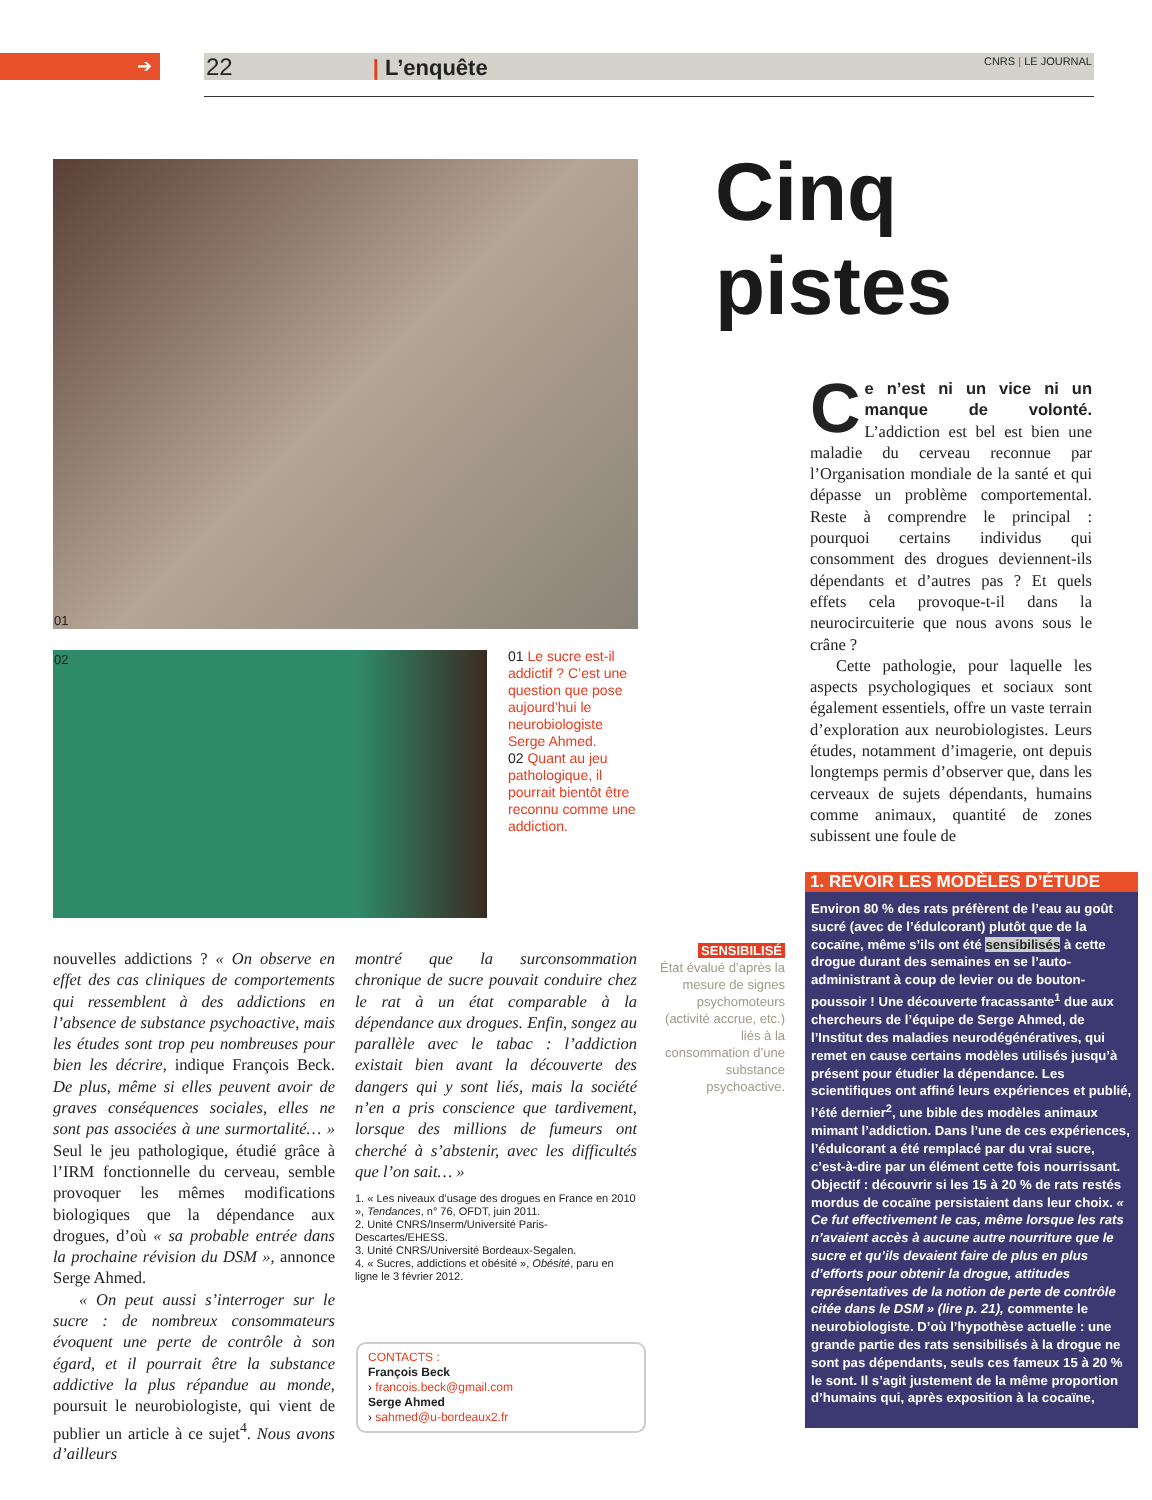➔ 22 | L’enquête CNRS | LE JOURNAL
01
02
01 Le sucre est-il addictif ? C’est une question que pose aujourd’hui le neurobiologiste Serge Ahmed.
02 Quant au jeu pathologique, il pourrait bientôt être reconnu comme une addiction.
Cinq pistes
Ce n’est ni un vice ni un manque de volonté. L’addiction est bel est bien une maladie du cerveau reconnue par l’Organisation mondiale de la santé et qui dépasse un problème comportemental. Reste à comprendre le principal : pourquoi certains individus qui consomment des drogues deviennent-ils dépendants et d’autres pas ? Et quels effets cela provoque-t-il dans la neurocircuiterie que nous avons sous le crâne ?
Cette pathologie, pour laquelle les aspects psychologiques et sociaux sont également essentiels, offre un vaste terrain d’exploration aux neurobiologistes. Leurs études, notamment d’imagerie, ont depuis longtemps permis d’observer que, dans les cerveaux de sujets dépendants, humains comme animaux, quantité de zones subissent une foule de
nouvelles addictions ? « On observe en effet des cas cliniques de comportements qui ressemblent à des addictions en l’absence de substance psychoactive, mais les études sont trop peu nombreuses pour bien les décrire, indique François Beck. De plus, même si elles peuvent avoir de graves conséquences sociales, elles ne sont pas associées à une surmortalité… » Seul le jeu pathologique, étudié grâce à l’IRM fonctionnelle du cerveau, semble provoquer les mêmes modifications biologiques que la dépendance aux drogues, d’où « sa probable entrée dans la prochaine révision du DSM », annonce Serge Ahmed.
« On peut aussi s’interroger sur le sucre : de nombreux consommateurs évoquent une perte de contrôle à son égard, et il pourrait être la substance addictive la plus répandue au monde, poursuit le neurobiologiste, qui vient de publier un article à ce sujet<sup>4</sup>. Nous avons d’ailleurs
montré que la surconsommation chronique de sucre pouvait conduire chez le rat à un état comparable à la dépendance aux drogues. Enfin, songez au parallèle avec le tabac : l’addiction existait bien avant la découverte des dangers qui y sont liés, mais la société n’en a pris conscience que tardivement, lorsque des millions de fumeurs ont cherché à s’abstenir, avec les difficultés que l’on sait… »
1. « Les niveaux d’usage des drogues en France en 2010 », Tendances, n° 76, OFDT, juin 2011.
2. Unité CNRS/Inserm/Université Paris-Descartes/EHESS.
3. Unité CNRS/Université Bordeaux-Segalen.
4. « Sucres, addictions et obésité », Obésité, paru en ligne le 3 février 2012.
CONTACTS :
François Beck
› francois.beck@gmail.com
Serge Ahmed
› sahmed@u-bordeaux2.fr
SENSIBILISÉ
État évalué d’après la mesure de signes psychomoteurs (activité accrue, etc.) liés à la consommation d’une substance psychoactive.
1. REVOIR LES MODÈLES D’ÉTUDE
Environ 80 % des rats préfèrent de l’eau au goût sucré (avec de l’édulcorant) plutôt que de la cocaïne, même s’ils ont été sensibilisés à cette drogue durant des semaines en se l’auto-administrant à coup de levier ou de bouton-poussoir ! Une découverte fracassante<sup>1</sup> due aux chercheurs de l’équipe de Serge Ahmed, de l’Institut des maladies neurodégénératives, qui remet en cause certains modèles utilisés jusqu’à présent pour étudier la dépendance. Les scientifiques ont affiné leurs expériences et publié, l’été dernier<sup>2</sup>, une bible des modèles animaux mimant l’addiction. Dans l’une de ces expériences, l’édulcorant a été remplacé par du vrai sucre, c’est-à-dire par un élément cette fois nourrissant. Objectif : découvrir si les 15 à 20 % de rats restés mordus de cocaïne persistaient dans leur choix. « Ce fut effectivement le cas, même lorsque les rats n’avaient accès à aucune autre nourriture que le sucre et qu’ils devaient faire de plus en plus d’efforts pour obtenir la drogue, attitudes représentatives de la notion de perte de contrôle citée dans le DSM » (lire p. 21), commente le neurobiologiste. D’où l’hypothèse actuelle : une grande partie des rats sensibilisés à la drogue ne sont pas dépendants, seuls ces fameux 15 à 20 % le sont. Il s’agit justement de la même proportion d’humains qui, après exposition à la cocaïne,